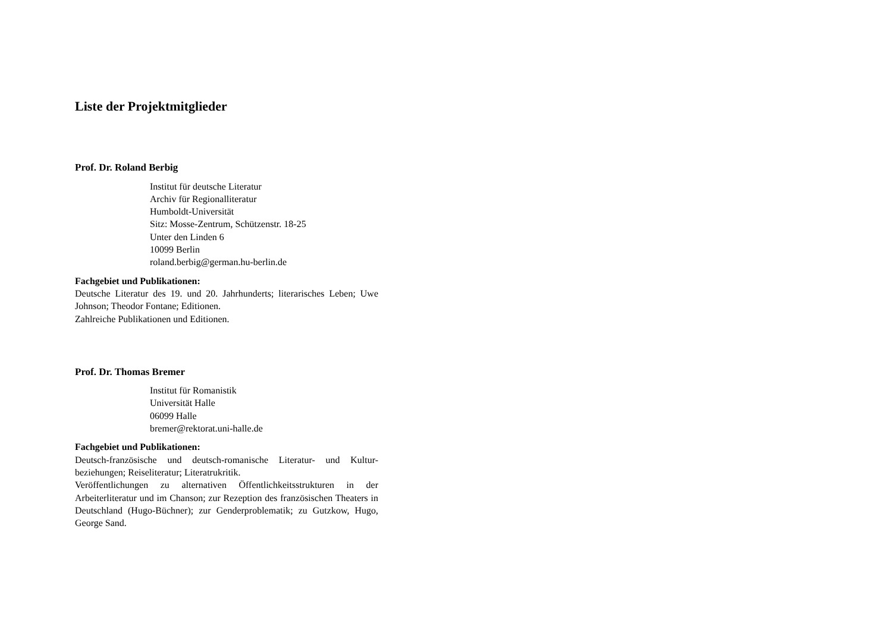Liste der Projektmitglieder
Prof. Dr. Roland Berbig
Institut für deutsche Literatur
Archiv für Regionalliteratur
Humboldt-Universität
Sitz: Mosse-Zentrum, Schützenstr. 18-25
Unter den Linden 6
10099 Berlin
roland.berbig@german.hu-berlin.de
Fachgebiet und Publikationen:
Deutsche Literatur des 19. und 20. Jahrhunderts; literarisches Leben; Uwe Johnson; Theodor Fontane; Editionen.
Zahlreiche Publikationen und Editionen.
Prof. Dr. Thomas Bremer
Institut für Romanistik
Universität Halle
06099 Halle
bremer@rektorat.uni-halle.de
Fachgebiet und Publikationen:
Deutsch-französische und deutsch-romanische Literatur- und Kultur-beziehungen; Reiseliteratur; Literatrukritik.
Veröffentlichungen zu alternativen Öffentlichkeitsstrukturen in der Arbeiterliteratur und im Chanson; zur Rezeption des französischen Theaters in Deutschland (Hugo-Büchner); zur Genderproblematik; zu Gutzkow, Hugo, George Sand.